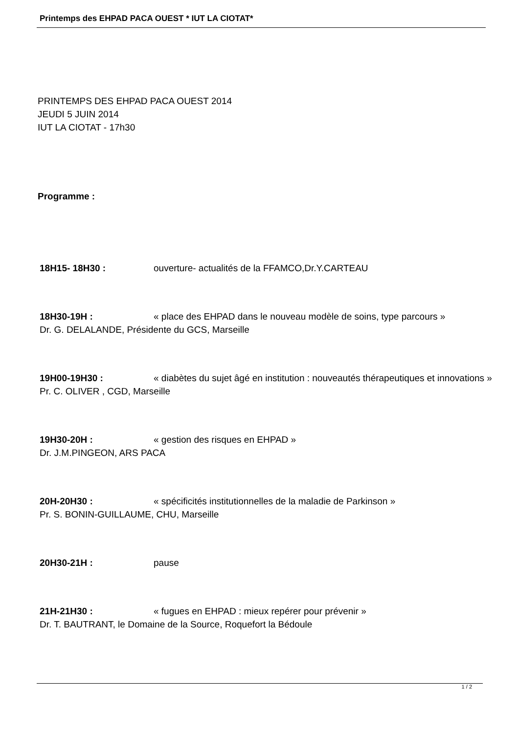Printemps des EHPAD PACA OUEST * IUT LA CIOTAT*
PRINTEMPS DES EHPAD PACA OUEST 2014
JEUDI 5 JUIN 2014
IUT LA CIOTAT - 17h30
Programme :
18H15- 18H30 : ouverture- actualités de la FFAMCO,Dr.Y.CARTEAU
18H30-19H : « place des EHPAD dans le nouveau modèle de soins, type parcours »
Dr. G. DELALANDE, Présidente du GCS, Marseille
19H00-19H30 : « diabètes du sujet âgé en institution : nouveautés thérapeutiques et innovations »
Pr. C. OLIVER , CGD, Marseille
19H30-20H : « gestion des risques en EHPAD »
Dr. J.M.PINGEON, ARS PACA
20H-20H30 : « spécificités institutionnelles de la maladie de Parkinson »
Pr. S. BONIN-GUILLAUME, CHU, Marseille
20H30-21H : pause
21H-21H30 : « fugues en EHPAD : mieux repérer pour prévenir »
Dr. T. BAUTRANT, le Domaine de la Source, Roquefort la Bédoule
1 / 2